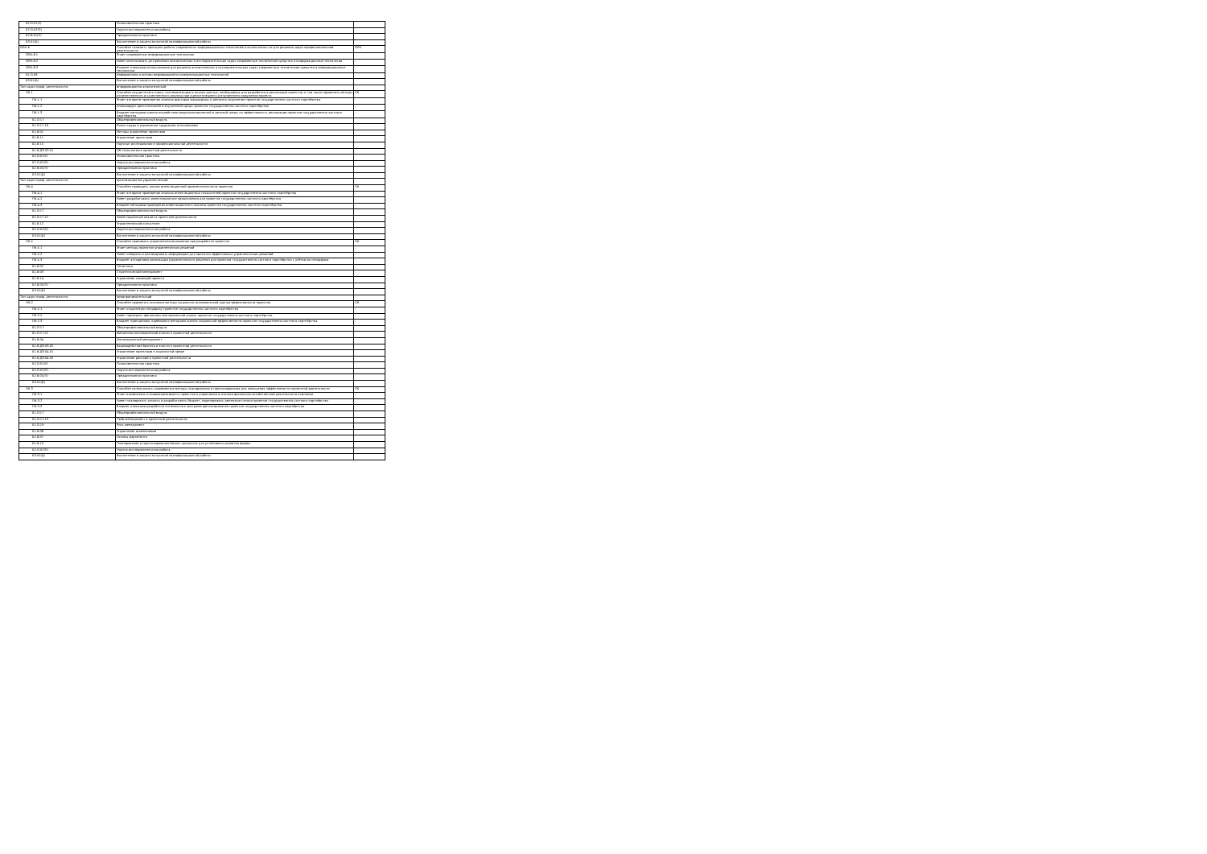| Б2.О.01(У) | Ознакомительная практика | |
| Б2.О.02(П) | Научно-исследовательская работа | |
| Б2.В.01(П) | Преддипломная практика | |
| Б3.01(Д) | Выполнение и защита выпускной квалификационной работы | |
| ОПК-6 | Способен понимать принципы работы современных информационных технологий и использовать их для решения задач профессиональной деятельности | ОПК |
| ОПК-6.1 | Знает современные информационные технологии | - |
| ОПК-6.2 | Умеет использовать для решения аналитических и исследовательских задач современные технические средства и информационные технологии | - |
| ОПК-6.3 | Владеет навыками использования для решения аналитических и исследовательских задач современные технические средства и информационные технологии | - |
| Б1.О.08 | Информатика и основы информационно-коммуникационных технологий | |
| Б3.01(Д) | Выполнение и защита выпускной квалификационной работы | |
| Тип задач проф. деятельности: | информационно-аналитический | |
| ПК-1 | Способен осуществлять поиск, систематизацию и анализ данных, необходимых для разработки и реализации проектов, в том числе применять методы количественного и качественного анализа при оценке внешнего и внутреннего окружения проекта | ПК |
| ПК-1.1 | Знает алгоритм проведения анализа факторов макросреды и делового окружения проектов государственно-частного партнёрства | - |
| ПК-1.2 | Анализирует риски внешней и внутренней среды проектов государственно-частного партнёрства | - |
| ПК-1.3 | Владеет методами оценки воздействия макроэкономической и деловой среды на эффективность реализации проектов государственно-частного партнёрства | - |
| Б1.О.17 | Общепрофессиональный модуль | |
| Б1.О.17.19 | Рынок труда и управление трудовыми отношениями | |
| Б1.В.01 | Методы управления проектами | |
| Б1.В.11 | Управление проектами | |
| Б1.В.15 | Научные исследования в профессиональной деятельности | |
| Б1.В.ДЭ.03.01 | GR-технологии в проектной деятельности | |
| Б2.О.01(У) | Ознакомительная практика | |
| Б2.О.02(П) | Научно-исследовательская работа | |
| Б2.В.01(П) | Преддипломная практика | |
| Б3.01(Д) | Выполнение и защита выпускной квалификационной работы | |
| Тип задач проф. деятельности: | организационно-управленческий | |
| ПК-4 | Способен проводить анализ инвестиционной привлекательности проектов | ПК |
| ПК-4.1 | Знает алгоритм проведения анализа инвестиционных показателей проектов государственно-частного партнёрства | - |
| ПК-4.2 | Умеет разрабатывать инвестиционные предложения для проектов государственно-частного партнёрства | - |
| ПК-4.3 | Владеет методами проведения инвестиционного анализа проектов государственно-частного партнёрства | - |
| Б1.О.17 | Общепрофессиональный модуль | |
| Б1.О.17.12 | Инвестиционный анализ в проектной деятельности | |
| Б1.В.12 | Управленческий консалтинг | |
| Б2.О.02(П) | Научно-исследовательская работа | |
| Б3.01(Д) | Выполнение и защита выпускной квалификационной работы | |
| ПК-5 | Способен принимать управленческие решения при разработке проектов | ПК |
| ПК-5.1 | Знает методы принятия управленческих решений | - |
| ПК-5.2 | Умеет отбирать и анализировать информацию для принятия эффективных управленческих решений | - |
| ПК-5.3 | Владеет алгоритмом реализации управленческого решения для проектов государственно-частного партнёрства с учётом их специфики | - |
| Б1.В.02 | Логистика | |
| Б1.В.03 | Стратегический менеджмент | |
| Б1.В.14 | Управление командой проекта | |
| Б2.В.01(П) | Преддипломная практика | |
| Б3.01(Д) | Выполнение и защита выпускной квалификационной работы | |
| Тип задач проф. деятельности: | предпринимательский | |
| ПК-2 | Способен применять основные методы социально-экономической оценки эффективности проектов | ПК |
| ПК-2.1 | Знает отраслевую специфику проектов государственно-частного партнёрства | - |
| ПК-2.2 | Умеет проводить финансово-экономический анализ проектов государственно-частного партнёрства | - |
| ПК-2.3 | Владеет принципами, приёмами и методами оценки социальной эффективности проектов государственно-частного партнёрства | - |
| Б1.О.17 | Общепрофессиональный модуль | |
| Б1.О.17.21 | Финансово-экономический анализ в проектной деятельности | |
| Б1.В.04 | Инновационный менеджмент | |
| Б1.В.ДЭ.03.02 | Взаимодействие бизнеса и власти в проектной деятельности | |
| Б1.В.ДЭ.04.01 | Управление проектами в социальной сфере | |
| Б1.В.ДЭ.04.02 | Управление рисками в проектной деятельности | |
| Б2.О.01(У) | Ознакомительная практика | |
| Б2.О.02(П) | Научно-исследовательская работа | |
| Б2.В.01(П) | Преддипломная практика | |
| Б3.01(Д) | Выполнение и защита выпускной квалификационной работы | |
| ПК-3 | Способен использовать современные методы планирования и прогнозирования для повышения эффективности проектной деятельности | ПК |
| ПК-3.1 | Знает взаимосвязь и взаимозависимость проектного управления и анализа финансово-хозяйственной деятельности компании | - |
| ПК-3.2 | Умеет планировать затраты и разрабатывать бюджет, моделировать денежные потоки проектов государственно-частного партнёрства | - |
| ПК-3.3 | Владеет навыками разработки оптимальных программ финансирования проектов государственно-частного партнёрства | - |
| Б1.О.17 | Общепрофессиональный модуль | |
| Б1.О.17.13 | Тайм-менеджмент в проектной деятельности | |
| Б1.О.19 | Риск-менеджмент | |
| Б1.В.06 | Управление изменениями | |
| Б1.В.07 | Основы маркетинга | |
| Б1.В.10 | Планирование и прогнозирование бизнес-процессов для устойчивого развития фирмы | |
| Б2.О.02(П) | Научно-исследовательская работа | |
| Б3.01(Д) | Выполнение и защита выпускной квалификационной работы | |